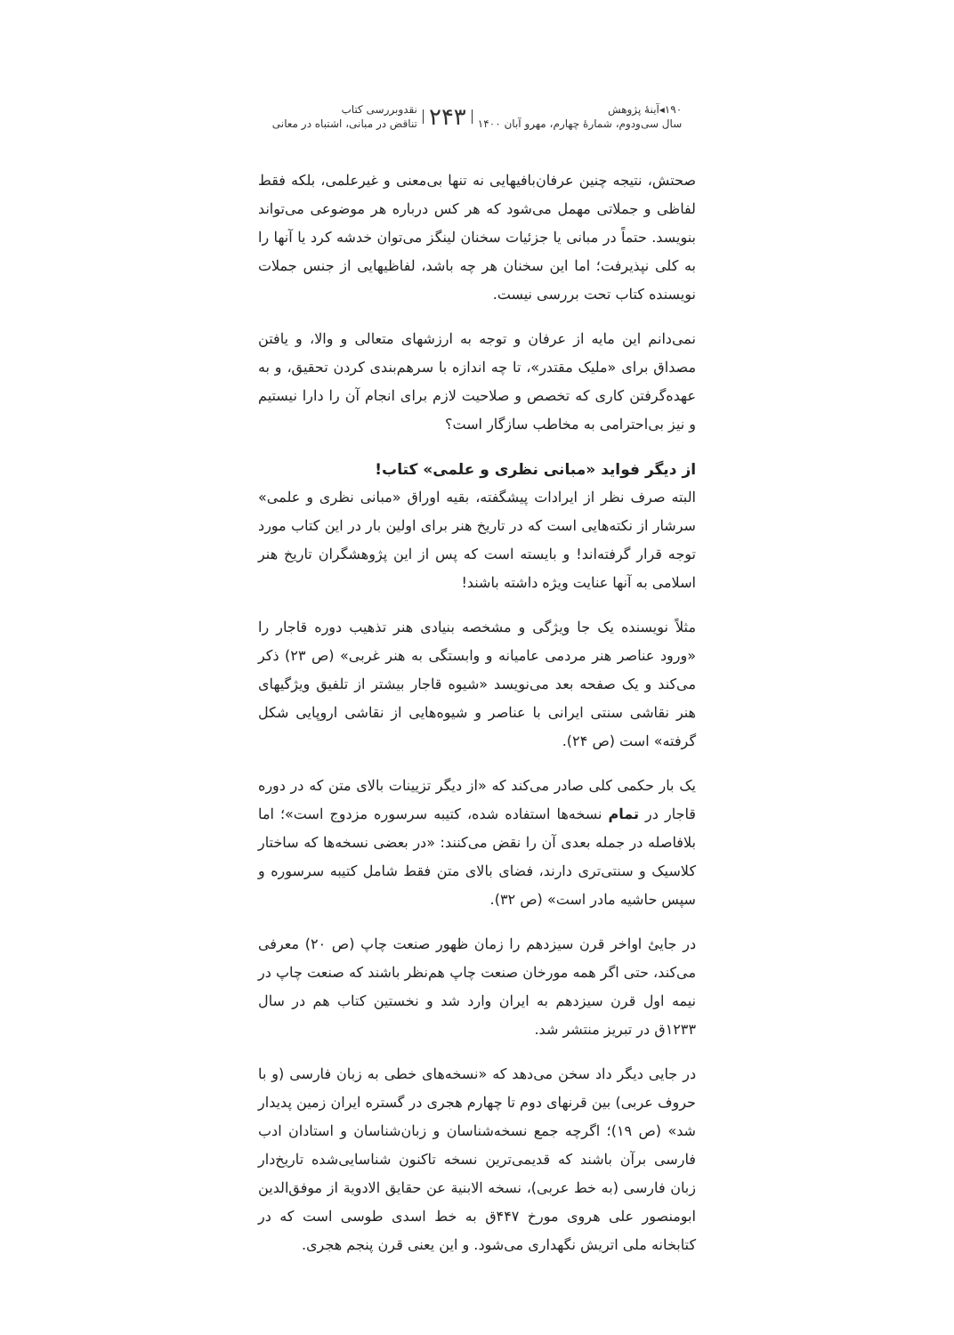۱۹۰◂آینهٔ پژوهش
سال سی‌ودوم، شماره‌ٔ چهارم، مهرو آبان ۱۴۰۰
۲۴۳
نقدوبررسی کتاب
تناقض در مبانی، اشتباه در معانی
صحتش، نتیجه چنین عرفان‌بافیهایی نه تنها بی‌معنی و غیرعلمی، بلکه فقط لفاظی و جملاتی مهمل می‌شود که هر کس درباره هر موضوعی می‌تواند بنویسد. حتماً در مبانی یا جزئیات سخنان لینگز می‌توان خدشه کرد یا آنها را به کلی نپذیرفت؛ اما این سخنان هر چه باشد، لفاظیهایی از جنس جملات نویسنده کتاب تحت بررسی نیست.
نمی‌دانم این مایه از عرفان و توجه به ارزشهای متعالی و والا، و یافتن مصداق برای «ملیک مقتدر»، تا چه اندازه با سرهم‌بندی کردن تحقیق، و به عهده‌گرفتن کاری که تخصص و صلاحیت لازم برای انجام آن را دارا نیستیم و نیز بی‌احترامی به مخاطب سازگار است؟
از دیگر فواید «مبانی نظری و علمی» کتاب!
البته صرف نظر از ایرادات پیشگفته، بقیه اوراق «مبانی نظری و علمی» سرشار از نکته‌هایی است که در تاریخ هنر برای اولین بار در این کتاب مورد توجه قرار گرفته‌اند! و بایسته است که پس از این پژوهشگران تاریخ هنر اسلامی به آنها عنایت ویژه داشته باشند!
مثلاً نویسنده یک جا ویژگی و مشخصه بنیادی هنر تذهیب دوره قاجار را «ورود عناصر هنر مردمی عامیانه و وابستگی به هنر غربی» (ص ۲۳) ذکر می‌کند و یک صفحه بعد می‌نویسد «شیوه قاجار بیشتر از تلفیق ویژگیهای هنر نقاشی سنتی ایرانی با عناصر و شیوه‌هایی از نقاشی اروپایی شکل گرفته» است (ص ۲۴).
یک بار حکمی کلی صادر می‌کند که «از دیگر تزیینات بالای متن که در دوره قاجار در تمام نسخه‌ها استفاده شده، کتیبه سرسوره مزدوج است»؛ اما بلافاصله در جمله بعدی آن را نقض می‌کنند: «در بعضی نسخه‌ها که ساختار کلاسیک و سنتی‌تری دارند، فضای بالای متن فقط شامل کتیبه سرسوره و سپس حاشیه مادر است» (ص ۳۲).
در جاییٔ اواخر قرن سیزدهم را زمان ظهور صنعت چاپ (ص ۲۰) معرفی می‌کند، حتی اگر همه مورخان صنعت چاپ هم‌نظر باشند که صنعت چاپ در نیمه اول قرن سیزدهم به ایران وارد شد و نخستین کتاب هم در سال ۱۲۳۳ق در تبریز منتشر شد.
در جایی دیگر داد سخن می‌دهد که «نسخه‌های خطی به زبان فارسی (و با حروف عربی) بین قرنهای دوم تا چهارم هجری در گستره ایران زمین پدیدار شد» (ص ۱۹)؛ اگرچه جمع نسخه‌شناسان و زبان‌شناسان و استادان ادب فارسی برآن باشند که قدیمی‌ترین نسخه تاکنون شناسایی‌شده تاریخ‌دار زبان فارسی (به خط عربی)، نسخه الابنیة عن حقایق الادویة از موفق‌الدین ابومنصور علی هروی مورخ ۴۴۷ق به خط اسدی طوسی است که در کتابخانه ملی اتریش نگهداری می‌شود. و این یعنی قرن پنجم هجری.